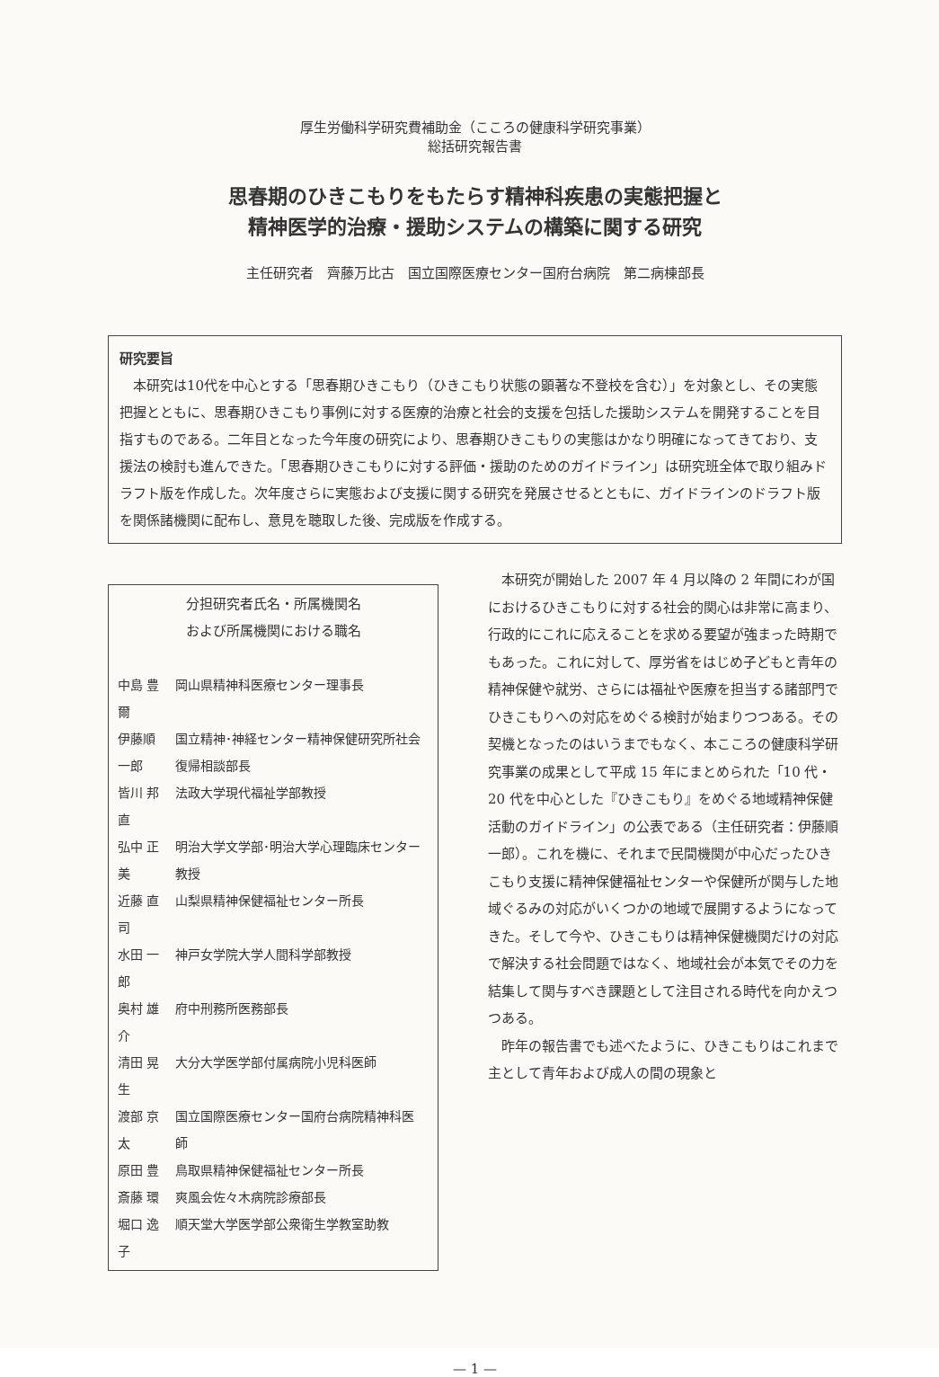厚生労働科学研究費補助金（こころの健康科学研究事業）
総括研究報告書
思春期のひきこもりをもたらす精神科疾患の実態把握と
精神医学的治療・援助システムの構築に関する研究
主任研究者　齊藤万比古　国立国際医療センター国府台病院　第二病棟部長
研究要旨
本研究は10代を中心とする「思春期ひきこもり（ひきこもり状態の顕著な不登校を含む）」を対象とし、その実態把握とともに、思春期ひきこもり事例に対する医療的治療と社会的支援を包括した援助システムを開発することを目指すものである。二年目となった今年度の研究により、思春期ひきこもりの実態はかなり明確になってきており、支援法の検討も進んできた。「思春期ひきこもりに対する評価・援助のためのガイドライン」は研究班全体で取り組みドラフト版を作成した。次年度さらに実態および支援に関する研究を発展させるとともに、ガイドラインのドラフト版を関係諸機関に配布し、意見を聴取した後、完成版を作成する。
分担研究者氏名・所属機関名
および所属機関における職名
| 中島 豊爾 | 岡山県精神科医療センター理事長 |
| 伊藤順一郎 | 国立精神･神経センター精神保健研究所社会復帰相談部長 |
| 皆川 邦直 | 法政大学現代福祉学部教授 |
| 弘中 正美 | 明治大学文学部･明治大学心理臨床センター教授 |
| 近藤 直司 | 山梨県精神保健福祉センター所長 |
| 水田 一郎 | 神戸女学院大学人間科学部教授 |
| 奥村 雄介 | 府中刑務所医務部長 |
| 清田 晃生 | 大分大学医学部付属病院小児科医師 |
| 渡部 京太 | 国立国際医療センター国府台病院精神科医師 |
| 原田 豊 | 鳥取県精神保健福祉センター所長 |
| 斎藤 環 | 爽風会佐々木病院診療部長 |
| 堀口 逸子 | 順天堂大学医学部公衆衛生学教室助教 |
本研究が開始した 2007 年 4 月以降の 2 年間にわが国におけるひきこもりに対する社会的関心は非常に高まり、行政的にこれに応えることを求める要望が強まった時期でもあった。これに対して、厚労省をはじめ子どもと青年の精神保健や就労、さらには福祉や医療を担当する諸部門でひきこもりへの対応をめぐる検討が始まりつつある。その契機となったのはいうまでもなく、本こころの健康科学研究事業の成果として平成 15 年にまとめられた「10 代・20 代を中心とした『ひきこもり』をめぐる地域精神保健活動のガイドライン」の公表である（主任研究者：伊藤順一郎）。これを機に、それまで民間機関が中心だったひきこもり支援に精神保健福祉センターや保健所が関与した地域ぐるみの対応がいくつかの地域で展開するようになってきた。そして今や、ひきこもりは精神保健機関だけの対応で解決する社会問題ではなく、地域社会が本気でその力を結集して関与すべき課題として注目される時代を向かえつつある。
昨年の報告書でも述べたように、ひきこもりはこれまで主として青年および成人の間の現象と
— 1 —